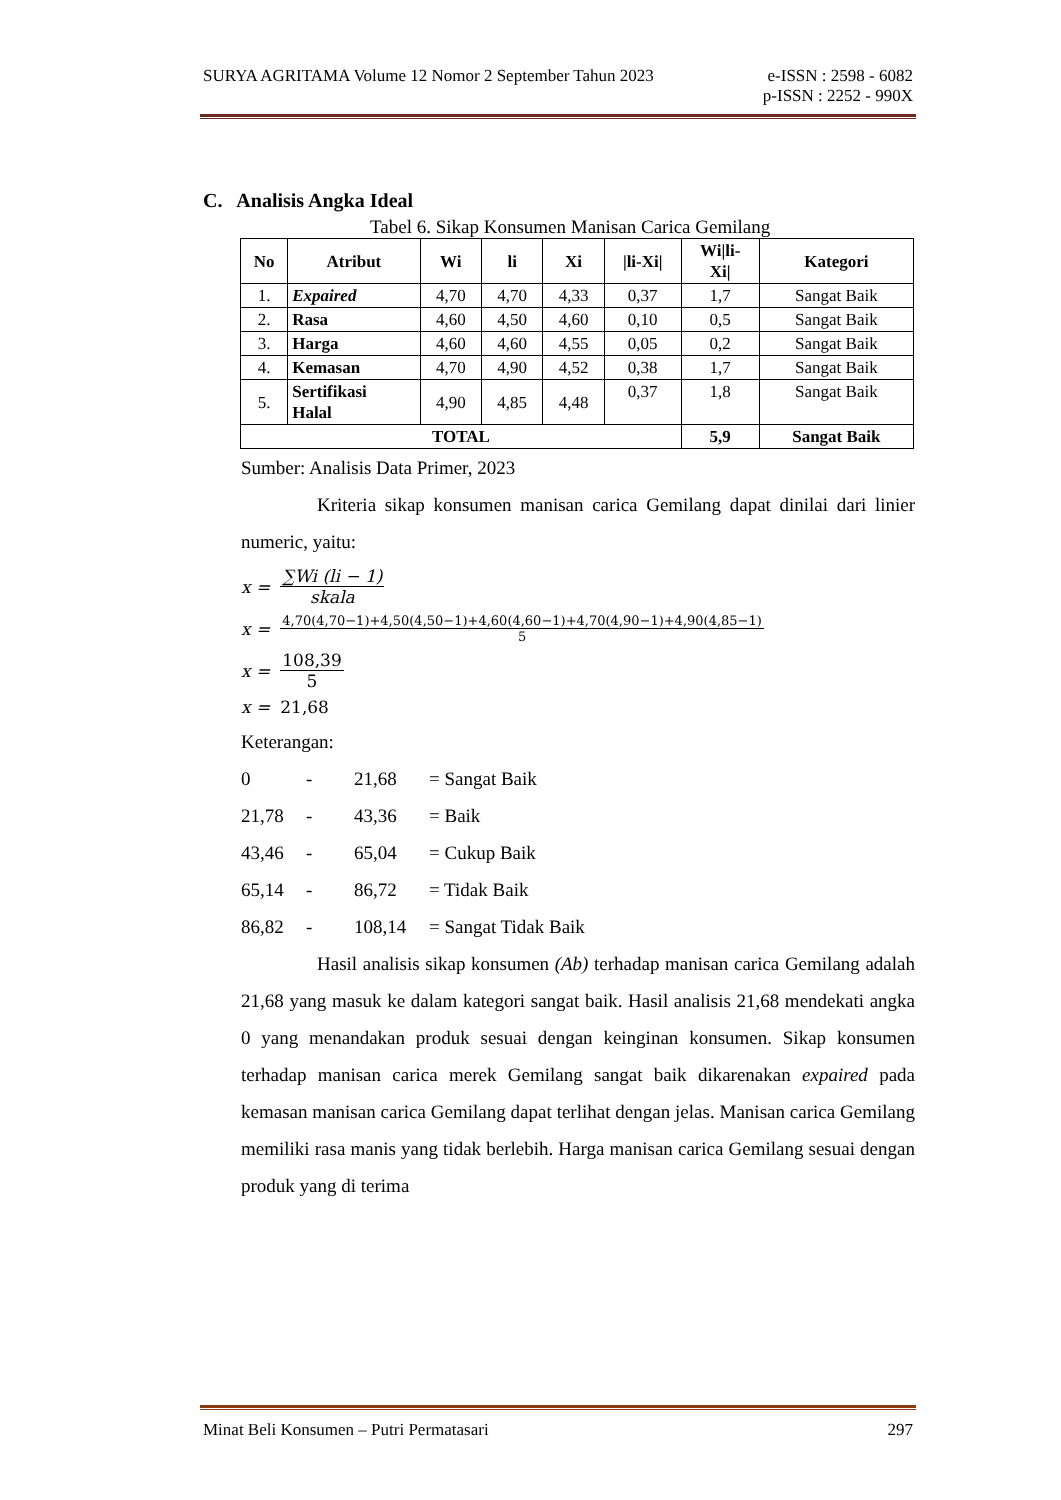SURYA AGRITAMA Volume 12 Nomor 2 September Tahun 2023 e-ISSN : 2598 - 6082
p-ISSN : 2252 - 990X
C. Analisis Angka Ideal
Tabel 6. Sikap Konsumen Manisan Carica Gemilang
| No | Atribut | Wi | li | Xi | /li-Xi/ | Wi/li- Xi/ | Kategori |
| --- | --- | --- | --- | --- | --- | --- | --- |
| 1. | Expaired | 4,70 | 4,70 | 4,33 | 0,37 | 1,7 | Sangat Baik |
| 2. | Rasa | 4,60 | 4,50 | 4,60 | 0,10 | 0,5 | Sangat Baik |
| 3. | Harga | 4,60 | 4,60 | 4,55 | 0,05 | 0,2 | Sangat Baik |
| 4. | Kemasan | 4,70 | 4,90 | 4,52 | 0,38 | 1,7 | Sangat Baik |
| 5. | Sertifikasi Halal | 4,90 | 4,85 | 4,48 | 0,37 | 1,8 | Sangat Baik |
| TOTAL | | | | | | 5,9 | Sangat Baik |
Sumber: Analisis Data Primer, 2023
Kriteria sikap konsumen manisan carica Gemilang dapat dinilai dari linier numeric, yaitu:
x = ∑Wi (li − 1) skala
x = 4,70(4,70−1)+4,50(4,50−1)+4,60(4,60−1)+4,70(4,90−1)+4,90(4,85−1) 5
x = 108,39 5
x = 21,68
Keterangan:
0 - 21,68 = Sangat Baik 21,78 - 43,36 = Baik 43,46 - 65,04 = Cukup Baik 65,14 - 86,72 = Tidak Baik 86,82 - 108,14 = Sangat Tidak Baik
Hasil analisis sikap konsumen (Ab) terhadap manisan carica Gemilang adalah 21,68 yang masuk ke dalam kategori sangat baik. Hasil analisis 21,68 mendekati angka 0 yang menandakan produk sesuai dengan keinginan konsumen. Sikap konsumen terhadap manisan carica merek Gemilang sangat baik dikarenakan expaired pada kemasan manisan carica Gemilang dapat terlihat dengan jelas. Manisan carica Gemilang memiliki rasa manis yang tidak berlebih. Harga manisan carica Gemilang sesuai dengan produk yang di terima
Minat Beli Konsumen – Putri Permatasari 297